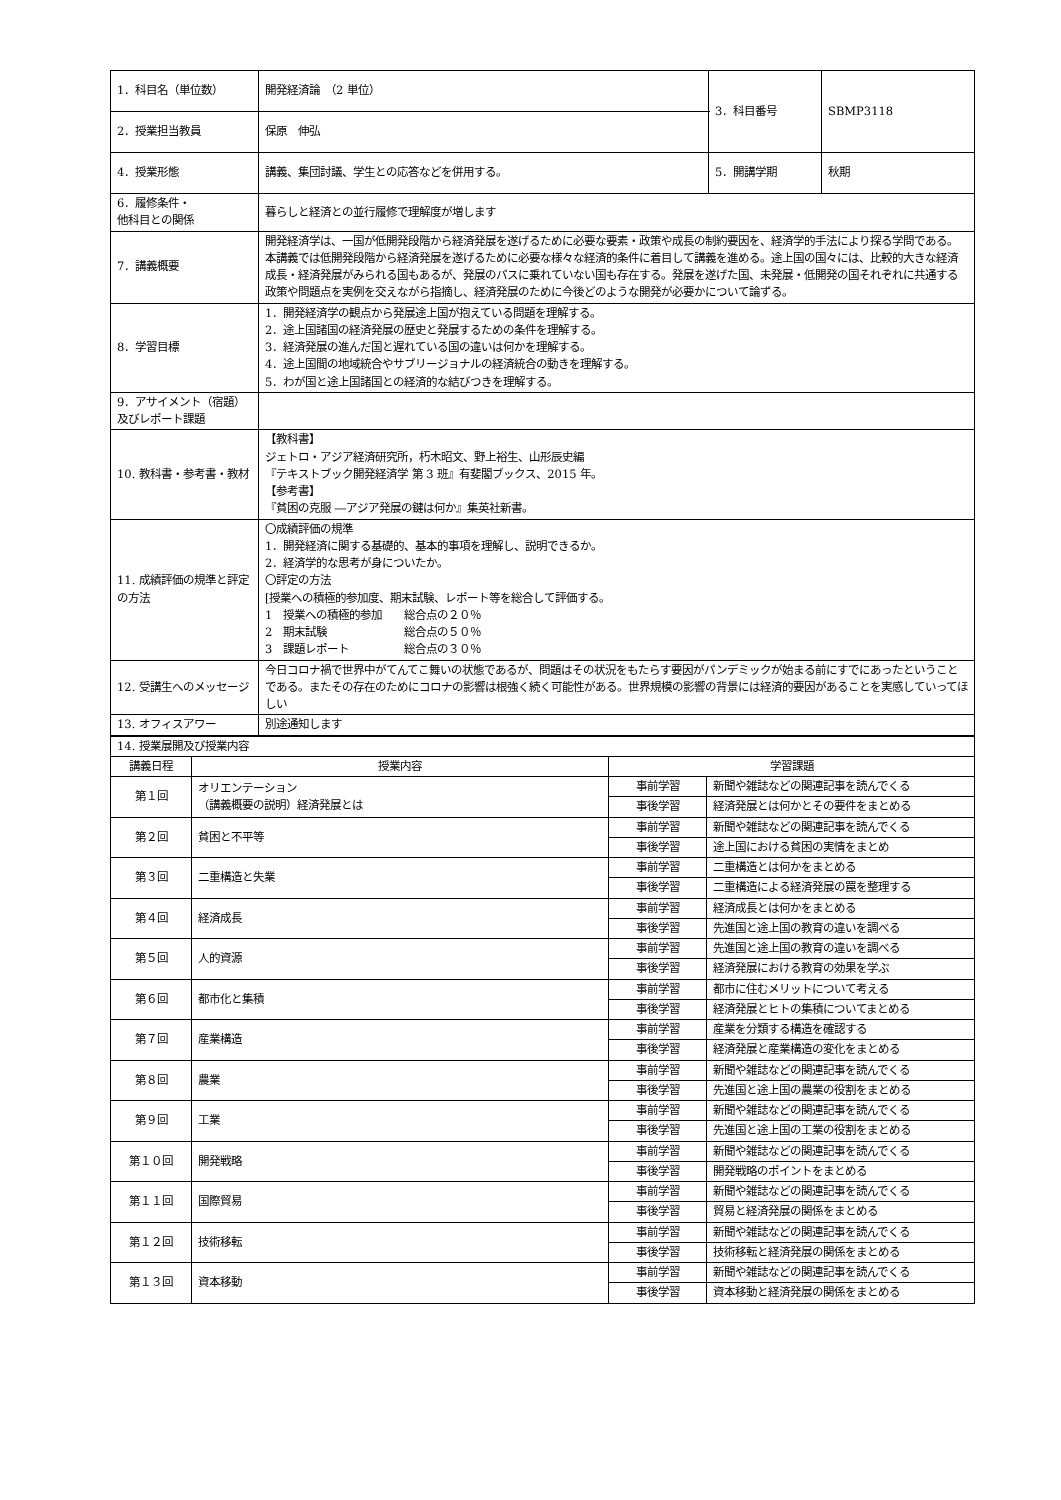| 1．科目名（単位数） | 開発経済論 （2 単位） | 3．科目番号 | SBMP3118 |
| 2．授業担当教員 | 保原 伸弘 | | |
| 4．授業形態 | 講義、集団討議、学生との応答などを併用する。 | 5．開講学期 | 秋期 |
| 6．履修条件・ 他科目との関係 | 暮らしと経済との並行履修で理解度が増します | | |
| 7．講義概要 | 開発経済学は、一国が低開発段階から経済発展を遂げるために必要な要素・政策や成長の制約要因を、経済学的手法により探る学問である。本講義では低開発段階から経済発展を遂げるために必要な様々な経済的条件に着目して講義を進める。途上国の国々には、比較的大きな経済成長・経済発展がみられる国もあるが、発展のパスに乗れていない国も存在する。発展を遂げた国、未発展・低開発の国それぞれに共通する政策や問題点を実例を交えながら指摘し、経済発展のために今後どのような開発が必要かについて論ずる。 | | |
| 8．学習目標 | 1．開発経済学の観点から発展途上国が抱えている問題を理解する。 2．途上国諸国の経済発展の歴史と発展するための条件を理解する。 3．経済発展の進んだ国と遅れている国の違いは何かを理解する。 4．途上国間の地域統合やサブリージョナルの経済統合の動きを理解する。 5．わが国と途上国諸国との経済的な結びつきを理解する。 | | |
| 9．アサイメント（宿題）及びレポート課題 | | | |
| 10. 教科書・参考書・教材 | 【教科書】 ジェトロ・アジア経済研究所，朽木昭文、野上裕生、山形辰史編 『テキストブック開発経済学 第 3 班』有斐閣ブックス、2015 年。 【参考書】 『貧困の克服 ―アジア発展の鍵は何か』集英社新書。 | | |
| 11. 成績評価の規準と評定の方法 | 〇成績評価の規準 1．開発経済に関する基礎的、基本的事項を理解し、説明できるか。 2．経済学的な思考が身についたか。 〇評定の方法 [授業への積極的参加度、期末試験、レポート等を総合して評価する。 1 授業への積極的参加 総合点の２０％ 2 期末試験 総合点の５０％ 3 課題レポート 総合点の３０％ | | |
| 12. 受講生へのメッセージ | 今日コロナ禍で世界中がてんてこ舞いの状態であるが、問題はその状況をもたらす要因がパンデミックが始まる前にすでにあったということである。またその存在のためにコロナの影響は根強く続く可能性がある。世界規模の影響の背景には経済的要因があることを実感していってほしい | | |
| 13. オフィスアワー | 別途通知します | | |
| 14. 授業展開及び授業内容 | | | |
| 講義日程 | 授業内容 | 学習課題 | |
| 第１回 | オリエンテーション （講義概要の説明）経済発展とは | 事前学習 | 新聞や雑誌などの関連記事を読んでくる |
| | | 事後学習 | 経済発展とは何かとその要件をまとめる |
| 第２回 | 貧困と不平等 | 事前学習 | 新聞や雑誌などの関連記事を読んでくる |
| | | 事後学習 | 途上国における貧困の実情をまとめ |
| 第３回 | 二重構造と失業 | 事前学習 | 二重構造とは何かをまとめる |
| | | 事後学習 | 二重構造による経済発展の罠を整理する |
| 第４回 | 経済成長 | 事前学習 | 経済成長とは何かをまとめる |
| | | 事後学習 | 先進国と途上国の教育の違いを調べる |
| 第５回 | 人的資源 | 事前学習 | 先進国と途上国の教育の違いを調べる |
| | | 事後学習 | 経済発展における教育の効果を学ぶ |
| 第６回 | 都市化と集積 | 事前学習 | 都市に住むメリットについて考える |
| | | 事後学習 | 経済発展とヒトの集積についてまとめる |
| 第７回 | 産業構造 | 事前学習 | 産業を分類する構造を確認する |
| | | 事後学習 | 経済発展と産業構造の変化をまとめる |
| 第８回 | 農業 | 事前学習 | 新聞や雑誌などの関連記事を読んでくる |
| | | 事後学習 | 先進国と途上国の農業の役割をまとめる |
| 第９回 | 工業 | 事前学習 | 新聞や雑誌などの関連記事を読んでくる |
| | | 事後学習 | 先進国と途上国の工業の役割をまとめる |
| 第１０回 | 開発戦略 | 事前学習 | 新聞や雑誌などの関連記事を読んでくる |
| | | 事後学習 | 開発戦略のポイントをまとめる |
| 第１１回 | 国際貿易 | 事前学習 | 新聞や雑誌などの関連記事を読んでくる |
| | | 事後学習 | 貿易と経済発展の関係をまとめる |
| 第１２回 | 技術移転 | 事前学習 | 新聞や雑誌などの関連記事を読んでくる |
| | | 事後学習 | 技術移転と経済発展の関係をまとめる |
| 第１３回 | 資本移動 | 事前学習 | 新聞や雑誌などの関連記事を読んでくる |
| | | 事後学習 | 資本移動と経済発展の関係をまとめる |